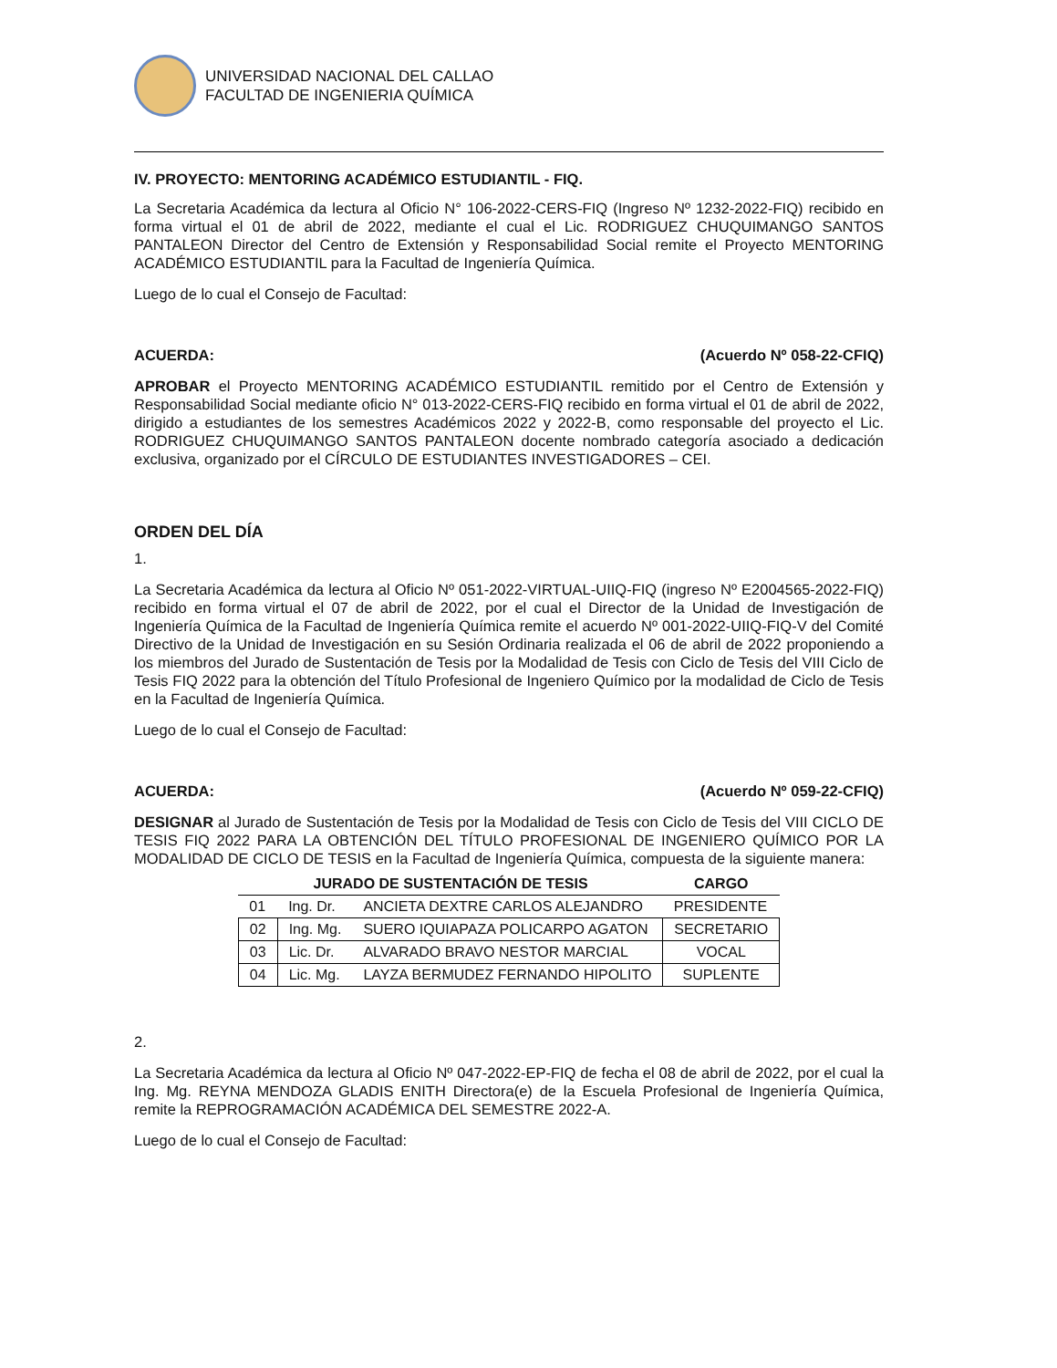UNIVERSIDAD NACIONAL DEL CALLAO
FACULTAD DE INGENIERIA QUÍMICA
IV. PROYECTO: MENTORING ACADÉMICO ESTUDIANTIL - FIQ.
La Secretaria Académica da lectura al Oficio N° 106-2022-CERS-FIQ (Ingreso Nº 1232-2022-FIQ) recibido en forma virtual el 01 de abril de 2022, mediante el cual el Lic. RODRIGUEZ CHUQUIMANGO SANTOS PANTALEON Director del Centro de Extensión y Responsabilidad Social remite el Proyecto MENTORING ACADÉMICO ESTUDIANTIL para la Facultad de Ingeniería Química.
Luego de lo cual el Consejo de Facultad:
ACUERDA: (Acuerdo Nº 058-22-CFIQ)
APROBAR el Proyecto MENTORING ACADÉMICO ESTUDIANTIL remitido por el Centro de Extensión y Responsabilidad Social mediante oficio N° 013-2022-CERS-FIQ recibido en forma virtual el 01 de abril de 2022, dirigido a estudiantes de los semestres Académicos 2022 y 2022-B, como responsable del proyecto el Lic. RODRIGUEZ CHUQUIMANGO SANTOS PANTALEON docente nombrado categoría asociado a dedicación exclusiva, organizado por el CÍRCULO DE ESTUDIANTES INVESTIGADORES – CEI.
ORDEN DEL DÍA
1.
La Secretaria Académica da lectura al Oficio Nº 051-2022-VIRTUAL-UIIQ-FIQ (ingreso Nº E2004565-2022-FIQ) recibido en forma virtual el 07 de abril de 2022, por el cual el Director de la Unidad de Investigación de Ingeniería Química de la Facultad de Ingeniería Química remite el acuerdo Nº 001-2022-UIIQ-FIQ-V del Comité Directivo de la Unidad de Investigación en su Sesión Ordinaria realizada el 06 de abril de 2022 proponiendo a los miembros del Jurado de Sustentación de Tesis por la Modalidad de Tesis con Ciclo de Tesis del VIII Ciclo de Tesis FIQ 2022 para la obtención del Título Profesional de Ingeniero Químico por la modalidad de Ciclo de Tesis en la Facultad de Ingeniería Química.
Luego de lo cual el Consejo de Facultad:
ACUERDA: (Acuerdo Nº 059-22-CFIQ)
DESIGNAR al Jurado de Sustentación de Tesis por la Modalidad de Tesis con Ciclo de Tesis del VIII CICLO DE TESIS FIQ 2022 PARA LA OBTENCIÓN DEL TÍTULO PROFESIONAL DE INGENIERO QUÍMICO POR LA MODALIDAD DE CICLO DE TESIS en la Facultad de Ingeniería Química, compuesta de la siguiente manera:
| JURADO DE SUSTENTACIÓN DE TESIS | | | CARGO |
| --- | --- | --- | --- |
| 01 | Ing. Dr. | ANCIETA DEXTRE CARLOS ALEJANDRO | PRESIDENTE |
| 02 | Ing. Mg. | SUERO IQUIAPAZA POLICARPO AGATON | SECRETARIO |
| 03 | Lic. Dr. | ALVARADO BRAVO NESTOR MARCIAL | VOCAL |
| 04 | Lic. Mg. | LAYZA BERMUDEZ FERNANDO HIPOLITO | SUPLENTE |
2.
La Secretaria Académica da lectura al Oficio Nº 047-2022-EP-FIQ de fecha el 08 de abril de 2022, por el cual la Ing. Mg. REYNA MENDOZA GLADIS ENITH Directora(e) de la Escuela Profesional de Ingeniería Química, remite la REPROGRAMACIÓN ACADÉMICA DEL SEMESTRE 2022-A.
Luego de lo cual el Consejo de Facultad: